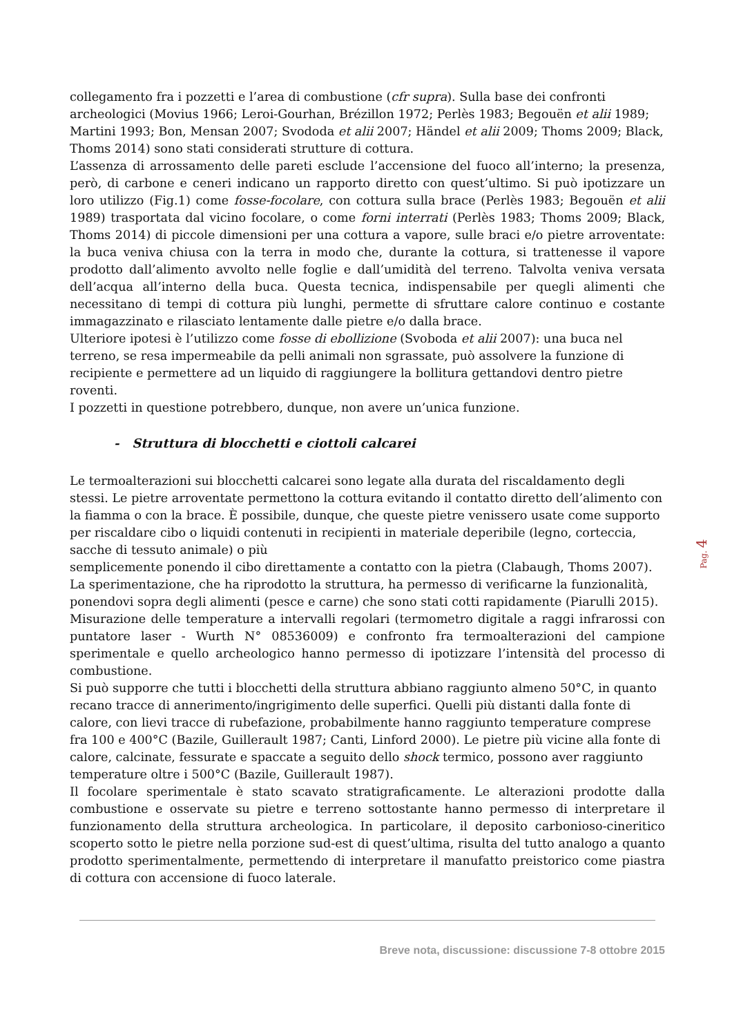collegamento fra i pozzetti e l’area di combustione (cfr supra). Sulla base dei confronti archeologici (Movius 1966; Leroi-Gourhan, Brézillon 1972; Perlès 1983; Begouën et alii 1989; Martini 1993; Bon, Mensan 2007; Svododa et alii 2007; Händel et alii 2009; Thoms 2009; Black, Thoms 2014) sono stati considerati strutture di cottura.
L’assenza di arrossamento delle pareti esclude l’accensione del fuoco all’interno; la presenza, però, di carbone e ceneri indicano un rapporto diretto con quest’ultimo. Si può ipotizzare un loro utilizzo (Fig.1) come fosse-focolare, con cottura sulla brace (Perlès 1983; Begouën et alii 1989) trasportata dal vicino focolare, o come forni interrati (Perlès 1983; Thoms 2009; Black, Thoms 2014) di piccole dimensioni per una cottura a vapore, sulle braci e/o pietre arroventate: la buca veniva chiusa con la terra in modo che, durante la cottura, si trattenesse il vapore prodotto dall’alimento avvolto nelle foglie e dall’umidità del terreno. Talvolta veniva versata dell’acqua all’interno della buca. Questa tecnica, indispensabile per quegli alimenti che necessitano di tempi di cottura più lunghi, permette di sfruttare calore continuo e costante immagazzinato e rilasciato lentamente dalle pietre e/o dalla brace.
Ulteriore ipotesi è l’utilizzo come fosse di ebollizione (Svoboda et alii 2007): una buca nel terreno, se resa impermeabile da pelli animali non sgrassate, può assolvere la funzione di recipiente e permettere ad un liquido di raggiungere la bollitura gettandovi dentro pietre roventi.
I pozzetti in questione potrebbero, dunque, non avere un’unica funzione.
- Struttura di blocchetti e ciottoli calcarei
Le termoalterazioni sui blocchetti calcarei sono legate alla durata del riscaldamento degli stessi. Le pietre arroventate permettono la cottura evitando il contatto diretto dell’alimento con la fiamma o con la brace. È possibile, dunque, che queste pietre venissero usate come supporto per riscaldare cibo o liquidi contenuti in recipienti in materiale deperibile (legno, corteccia, sacche di tessuto animale) o più
semplicemente ponendo il cibo direttamente a contatto con la pietra (Clabaugh, Thoms 2007).
La sperimentazione, che ha riprodotto la struttura, ha permesso di verificarne la funzionalità, ponendovi sopra degli alimenti (pesce e carne) che sono stati cotti rapidamente (Piarulli 2015).
Misurazione delle temperature a intervalli regolari (termometro digitale a raggi infrarossi con puntatore laser - Wurth N° 08536009) e confronto fra termoalterazioni del campione sperimentale e quello archeologico hanno permesso di ipotizzare l’intensità del processo di combustione.
Si può supporre che tutti i blocchetti della struttura abbiano raggiunto almeno 50°C, in quanto recano tracce di annerimento/ingrigimento delle superfici. Quelli più distanti dalla fonte di calore, con lievi tracce di rubefazione, probabilmente hanno raggiunto temperature comprese fra 100 e 400°C (Bazile, Guillerault 1987; Canti, Linford 2000). Le pietre più vicine alla fonte di calore, calcinate, fessurate e spaccate a seguito dello shock termico, possono aver raggiunto temperature oltre i 500°C (Bazile, Guillerault 1987).
Il focolare sperimentale è stato scavato stratigraficamente. Le alterazioni prodotte dalla combustione e osservate su pietre e terreno sottostante hanno permesso di interpretare il funzionamento della struttura archeologica. In particolare, il deposito carbonioso-cineritico scoperto sotto le pietre nella porzione sud-est di quest’ultima, risulta del tutto analogo a quanto prodotto sperimentalmente, permettendo di interpretare il manufatto preistorico come piastra di cottura con accensione di fuoco laterale.
Breve nota, discussione: discussione 7-8 ottobre 2015
Pag. 4